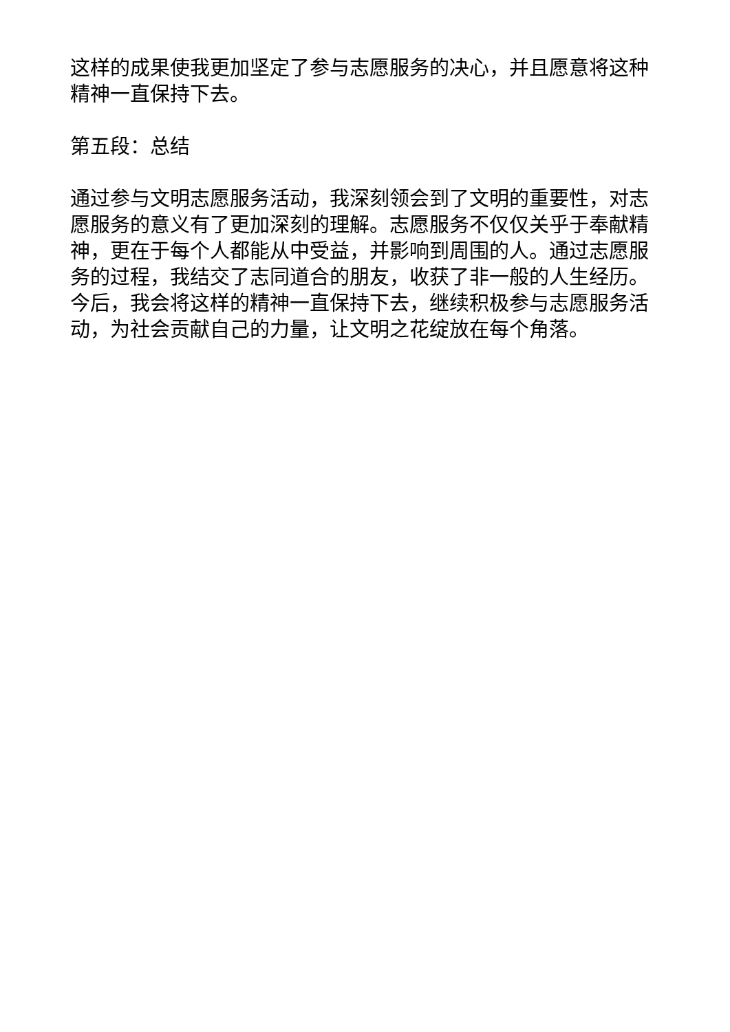这样的成果使我更加坚定了参与志愿服务的决心，并且愿意将这种精神一直保持下去。
第五段：总结
通过参与文明志愿服务活动，我深刻领会到了文明的重要性，对志愿服务的意义有了更加深刻的理解。志愿服务不仅仅关乎于奉献精神，更在于每个人都能从中受益，并影响到周围的人。通过志愿服务的过程，我结交了志同道合的朋友，收获了非一般的人生经历。今后，我会将这样的精神一直保持下去，继续积极参与志愿服务活动，为社会贡献自己的力量，让文明之花绽放在每个角落。